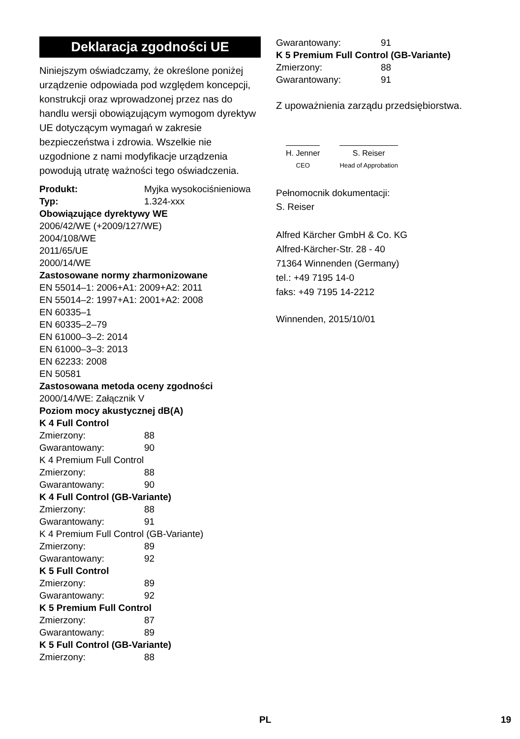Deklaracja zgodności UE
Niniejszym oświadczamy, że określone poniżej urządzenie odpowiada pod względem koncepcji, konstrukcji oraz wprowadzonej przez nas do handlu wersji obowiązującym wymogom dyrektyw UE dotyczącym wymagań w zakresie bezpieczeństwa i zdrowia. Wszelkie nie uzgodnione z nami modyfikacje urządzenia powodują utratę ważności tego oświadczenia.
| Produkt: | Myjka wysokociśnieniowa |
| Typ: | 1.324-xxx |
Obowiązujące dyrektywy WE
2006/42/WE (+2009/127/WE)
2004/108/WE
2011/65/UE
2000/14/WE
Zastosowane normy zharmonizowane
EN 55014–1: 2006+A1: 2009+A2: 2011
EN 55014–2: 1997+A1: 2001+A2: 2008
EN 60335–1
EN 60335–2–79
EN 61000–3–2: 2014
EN 61000–3–3: 2013
EN 62233: 2008
EN 50581
Zastosowana metoda oceny zgodności
2000/14/WE: Załącznik V
Poziom mocy akustycznej dB(A)
K 4 Full Control
Zmierzony: 88
Gwarantowany: 90
K 4 Premium Full Control
Zmierzony: 88
Gwarantowany: 90
K 4 Full Control (GB-Variante)
Zmierzony: 88
Gwarantowany: 91
K 4 Premium Full Control (GB-Variante)
Zmierzony: 89
Gwarantowany: 92
K 5 Full Control
Zmierzony: 89
Gwarantowany: 92
K 5 Premium Full Control
Zmierzony: 87
Gwarantowany: 89
K 5 Full Control (GB-Variante)
Zmierzony: 88
Gwarantowany: 91
K 5 Premium Full Control (GB-Variante)
Zmierzony: 88
Gwarantowany: 91
Z upoważnienia zarządu przedsiębiorstwa.
H. Jenner
CEO
S. Reiser
Head of Approbation
Pełnomocnik dokumentacji:
S. Reiser
Alfred Kärcher GmbH & Co. KG
Alfred-Kärcher-Str. 28 - 40
71364 Winnenden (Germany)
tel.: +49 7195 14-0
faks: +49 7195 14-2212
Winnenden, 2015/10/01
PL 19